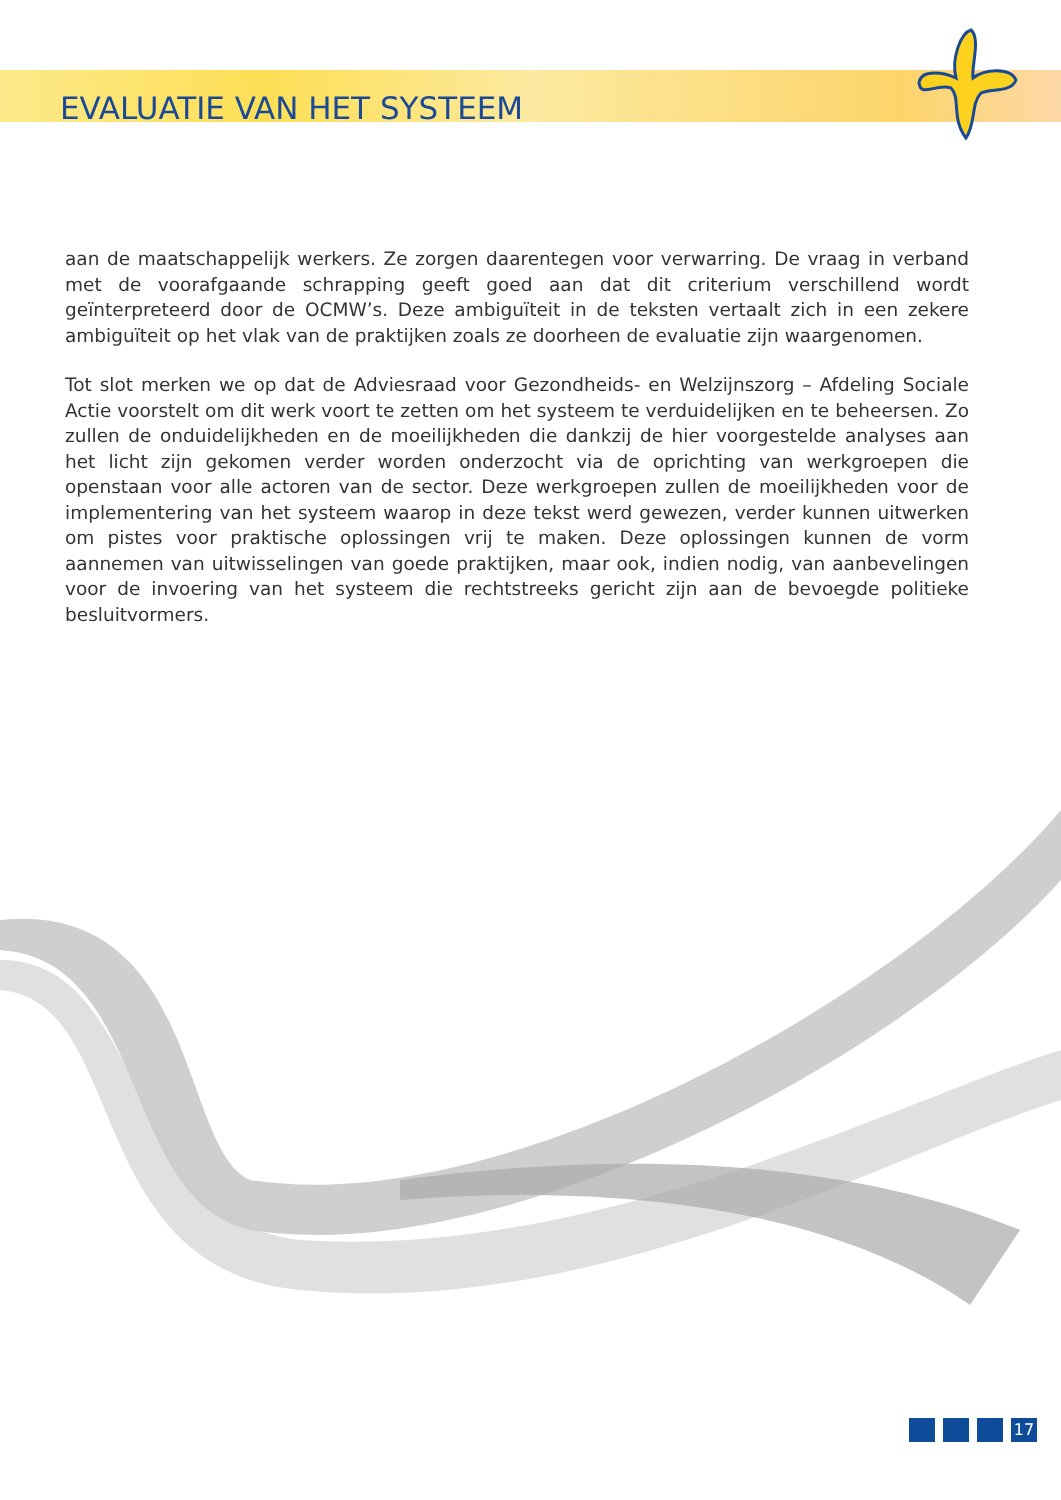EVALUATIE VAN HET SYSTEEM
aan de maatschappelijk werkers. Ze zorgen daarentegen voor verwarring. De vraag in verband met de voorafgaande schrapping geeft goed aan dat dit criterium verschillend wordt geïnterpreteerd door de OCMW’s. Deze ambiguïteit in de teksten vertaalt zich in een zekere ambiguïteit op het vlak van de praktijken zoals ze doorheen de evaluatie zijn waargenomen.
Tot slot merken we op dat de Adviesraad voor Gezondheids- en Welzijnszorg – Afdeling Sociale Actie voorstelt om dit werk voort te zetten om het systeem te verduidelijken en te beheersen. Zo zullen de onduidelijkheden en de moeilijkheden die dankzij de hier voorgestelde analyses aan het licht zijn gekomen verder worden onderzocht via de oprichting van werkgroepen die openstaan voor alle actoren van de sector. Deze werkgroepen zullen de moeilijkheden voor de implementering van het systeem waarop in deze tekst werd gewezen, verder kunnen uitwerken om pistes voor praktische oplossingen vrij te maken. Deze oplossingen kunnen de vorm aannemen van uitwisselingen van goede praktijken, maar ook, indien nodig, van aanbevelingen voor de invoering van het systeem die rechtstreeks gericht zijn aan de bevoegde politieke besluitvormers.
17